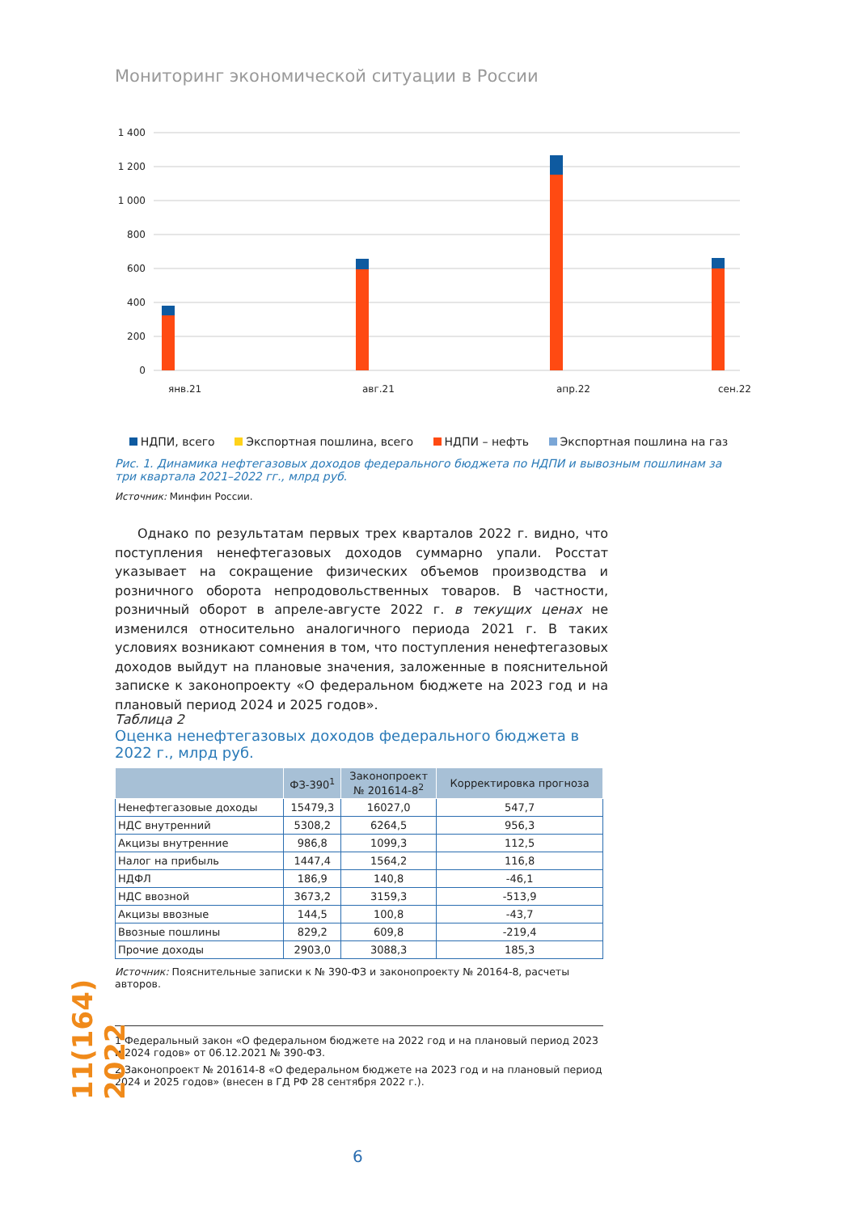Мониторинг экономической ситуации в России
1 400
1 200
1 000
800
600
400
200
0
янв.21
авг.21
апр.22
сен.22
НДПИ, всего Экспортная пошлина, всего НДПИ – нефть Экспортная пошлина на газ
Рис. 1. Динамика нефтегазовых доходов федерального бюджета по НДПИ и вывозным пошлинам за три квартала 2021–2022 гг., млрд руб.
Источник: Минфин России.
Однако по результатам первых трех кварталов 2022 г. видно, что поступления ненефтегазовых доходов суммарно упали. Росстат указывает на сокращение физических объемов производства и розничного оборота непродовольственных товаров. В частности, розничный оборот в апреле-августе 2022 г. в текущих ценах не изменился относительно аналогичного периода 2021 г. В таких условиях возникают сомнения в том, что поступления ненефтегазовых доходов выйдут на плановые значения, заложенные в пояснительной записке к законопроекту «О федеральном бюджете на 2023 год и на плановый период 2024 и 2025 годов».
Таблица 2
Оценка ненефтегазовых доходов федерального бюджета в 2022 г., млрд руб.
| | ФЗ-390<sup>1</sup> | Законопроект № 201614-8<sup>2</sup> | Корректировка прогноза |
| --- | --- | --- | --- |
| Ненефтегазовые доходы | 15479,3 | 16027,0 | 547,7 |
| НДС внутренний | 5308,2 | 6264,5 | 956,3 |
| Акцизы внутренние | 986,8 | 1099,3 | 112,5 |
| Налог на прибыль | 1447,4 | 1564,2 | 116,8 |
| НДФЛ | 186,9 | 140,8 | -46,1 |
| НДС ввозной | 3673,2 | 3159,3 | -513,9 |
| Акцизы ввозные | 144,5 | 100,8 | -43,7 |
| Ввозные пошлины | 829,2 | 609,8 | -219,4 |
| Прочие доходы | 2903,0 | 3088,3 | 185,3 |
Источник: Пояснительные записки к № 390-ФЗ и законопроекту № 20164-8, расчеты авторов.
1 Федеральный закон «О федеральном бюджете на 2022 год и на плановый период 2023 и 2024 годов» от 06.12.2021 № 390-ФЗ.
2 Законопроект № 201614-8 «О федеральном бюджете на 2023 год и на плановый период 2024 и 2025 годов» (внесен в ГД РФ 28 сентября 2022 г.).
11(164) 2022
6